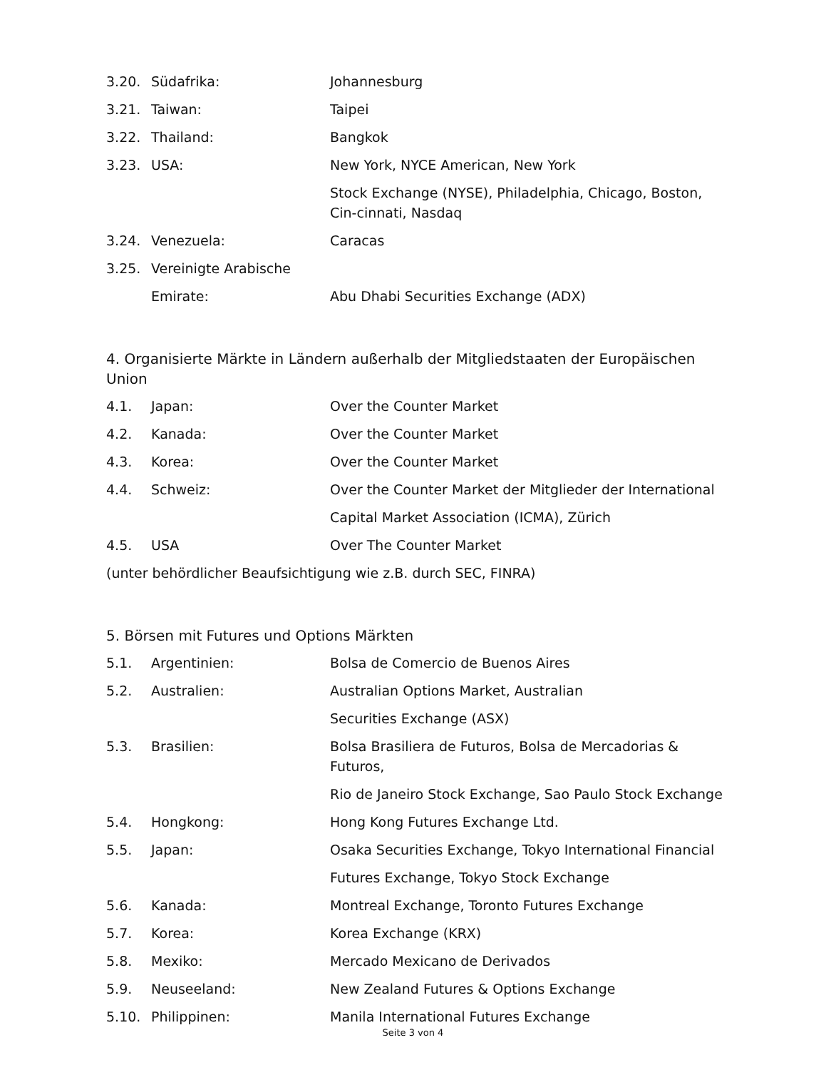3.20. Südafrika: Johannesburg
3.21. Taiwan: Taipei
3.22. Thailand: Bangkok
3.23. USA: New York, NYCE American, New York
Stock Exchange (NYSE), Philadelphia, Chicago, Boston, Cin-cinnati, Nasdaq
3.24. Venezuela: Caracas
3.25. Vereinigte Arabische
Emirate: Abu Dhabi Securities Exchange (ADX)
4. Organisierte Märkte in Ländern außerhalb der Mitgliedstaaten der Europäischen Union
4.1. Japan: Over the Counter Market
4.2. Kanada: Over the Counter Market
4.3. Korea: Over the Counter Market
4.4. Schweiz: Over the Counter Market der Mitglieder der International
Capital Market Association (ICMA), Zürich
4.5. USA Over The Counter Market
(unter behördlicher Beaufsichtigung wie z.B. durch SEC, FINRA)
5. Börsen mit Futures und Options Märkten
5.1. Argentinien: Bolsa de Comercio de Buenos Aires
5.2. Australien: Australian Options Market, Australian
Securities Exchange (ASX)
5.3. Brasilien: Bolsa Brasiliera de Futuros, Bolsa de Mercadorias & Futuros,
Rio de Janeiro Stock Exchange, Sao Paulo Stock Exchange
5.4. Hongkong: Hong Kong Futures Exchange Ltd.
5.5. Japan: Osaka Securities Exchange, Tokyo International Financial
Futures Exchange, Tokyo Stock Exchange
5.6. Kanada: Montreal Exchange, Toronto Futures Exchange
5.7. Korea: Korea Exchange (KRX)
5.8. Mexiko: Mercado Mexicano de Derivados
5.9. Neuseeland: New Zealand Futures & Options Exchange
5.10. Philippinen: Manila International Futures Exchange
Seite 3 von 4